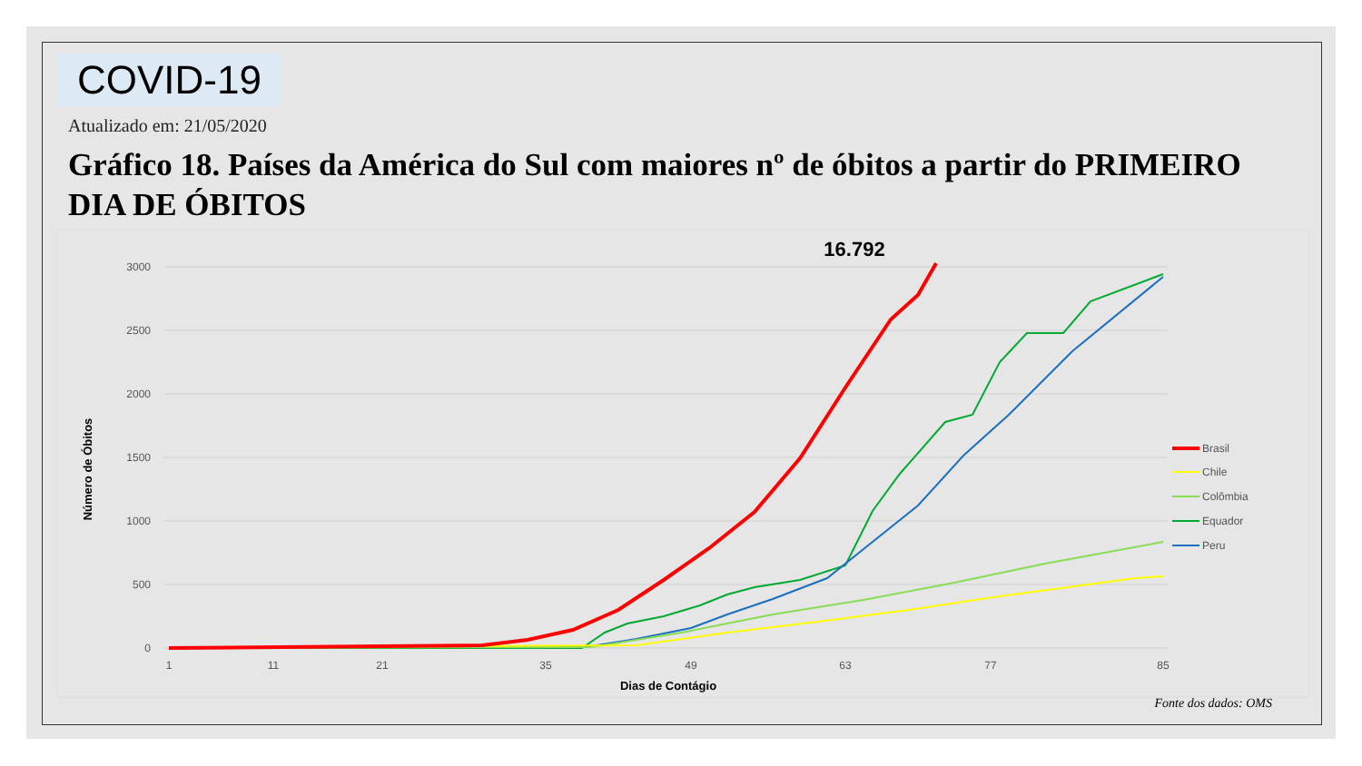COVID-19
Atualizado em: 21/05/2020
Gráfico 18. Países da América do Sul com maiores nº de óbitos a partir do PRIMEIRO DIA DE ÓBITOS
3000
2500
2000
1500
1000
500
0
1
11
21
35
49
63
77
85
Dias de Contágio
Número de Óbitos
16.792
Brasil
Chile
Colômbia
Equador
Peru
Fonte dos dados: OMS